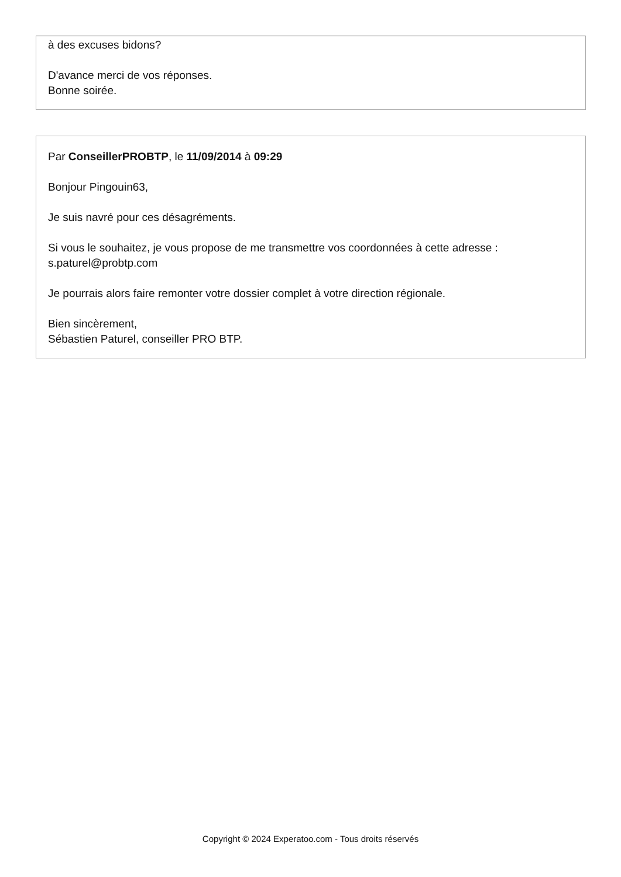à des excuses bidons?
D'avance merci de vos réponses.
Bonne soirée.
Par ConseillerPROBTP, le 11/09/2014 à 09:29
Bonjour Pingouin63,
Je suis navré pour ces désagréments.
Si vous le souhaitez, je vous propose de me transmettre vos coordonnées à cette adresse : s.paturel@probtp.com
Je pourrais alors faire remonter votre dossier complet à votre direction régionale.
Bien sincèrement,
Sébastien Paturel, conseiller PRO BTP.
Copyright © 2024 Experatoo.com - Tous droits réservés